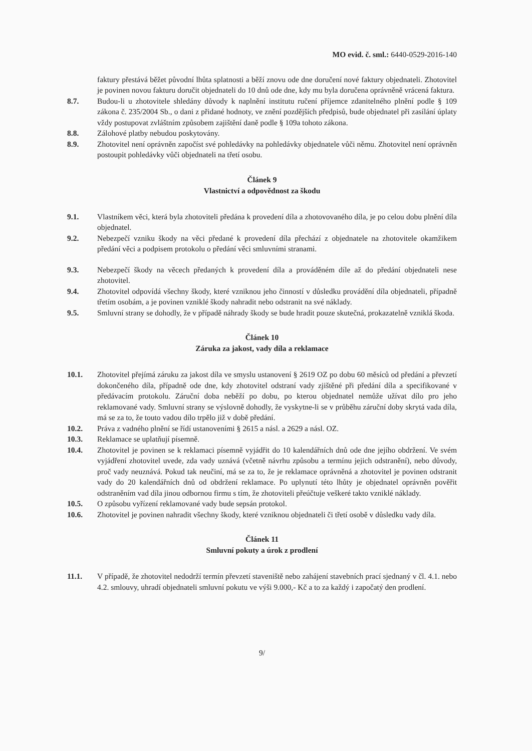MO evid. č. sml.: 6440-0529-2016-140
faktury přestává běžet původní lhůta splatnosti a běží znovu ode dne doručení nové faktury objednateli. Zhotovitel je povinen novou fakturu doručit objednateli do 10 dnů ode dne, kdy mu byla doručena oprávněně vrácená faktura.
8.7. Budou-li u zhotovitele shledány důvody k naplnění institutu ručení příjemce zdanitelného plnění podle § 109 zákona č. 235/2004 Sb., o dani z přidané hodnoty, ve znění pozdějších předpisů, bude objednatel při zasílání úplaty vždy postupovat zvláštním způsobem zajištění daně podle § 109a tohoto zákona.
8.8. Zálohové platby nebudou poskytovány.
8.9. Zhotovitel není oprávněn započíst své pohledávky na pohledávky objednatele vůči němu. Zhotovitel není oprávněn postoupit pohledávky vůči objednateli na třetí osobu.
Článek 9
Vlastnictví a odpovědnost za škodu
9.1. Vlastníkem věci, která byla zhotoviteli předána k provedení díla a zhotovovaného díla, je po celou dobu plnění díla objednatel.
9.2. Nebezpečí vzniku škody na věci předané k provedení díla přechází z objednatele na zhotovitele okamžikem předání věci a podpisem protokolu o předání věci smluvními stranami.
9.3. Nebezpečí škody na věcech předaných k provedení díla a prováděném díle až do předání objednateli nese zhotovitel.
9.4. Zhotovitel odpovídá všechny škody, které vzniknou jeho činností v důsledku provádění díla objednateli, případně třetím osobám, a je povinen vzniklé škody nahradit nebo odstranit na své náklady.
9.5. Smluvní strany se dohodly, že v případě náhrady škody se bude hradit pouze skutečná, prokazatelně vzniklá škoda.
Článek 10
Záruka za jakost, vady díla a reklamace
10.1. Zhotovitel přejímá záruku za jakost díla ve smyslu ustanovení § 2619 OZ po dobu 60 měsíců od předání a převzetí dokončeného díla, případně ode dne, kdy zhotovitel odstraní vady zjištěné při předání díla a specifikované v předávacím protokolu. Záruční doba neběží po dobu, po kterou objednatel nemůže užívat dílo pro jeho reklamované vady. Smluvní strany se výslovně dohodly, že vyskytne-li se v průběhu záruční doby skrytá vada díla, má se za to, že touto vadou dílo trpělo již v době předání.
10.2. Práva z vadného plnění se řídí ustanoveními § 2615 a násl. a 2629 a násl. OZ.
10.3. Reklamace se uplatňují písemně.
10.4. Zhotovitel je povinen se k reklamaci písemně vyjádřit do 10 kalendářních dnů ode dne jejího obdržení. Ve svém vyjádření zhotovitel uvede, zda vady uznává (včetně návrhu způsobu a termínu jejich odstranění), nebo důvody, proč vady neuznává. Pokud tak neučiní, má se za to, že je reklamace oprávněná a zhotovitel je povinen odstranit vady do 20 kalendářních dnů od obdržení reklamace. Po uplynutí této lhůty je objednatel oprávněn pověřit odstraněním vad díla jinou odbornou firmu s tím, že zhotoviteli přeúčtuje veškeré takto vzniklé náklady.
10.5. O způsobu vyřízení reklamované vady bude sepsán protokol.
10.6. Zhotovitel je povinen nahradit všechny škody, které vzniknou objednateli či třetí osobě v důsledku vady díla.
Článek 11
Smluvní pokuty a úrok z prodlení
11.1. V případě, že zhotovitel nedodrží termín převzetí staveniště nebo zahájení stavebních prací sjednaný v čl. 4.1. nebo 4.2. smlouvy, uhradí objednateli smluvní pokutu ve výši 9.000,- Kč a to za každý i započatý den prodlení.
9/